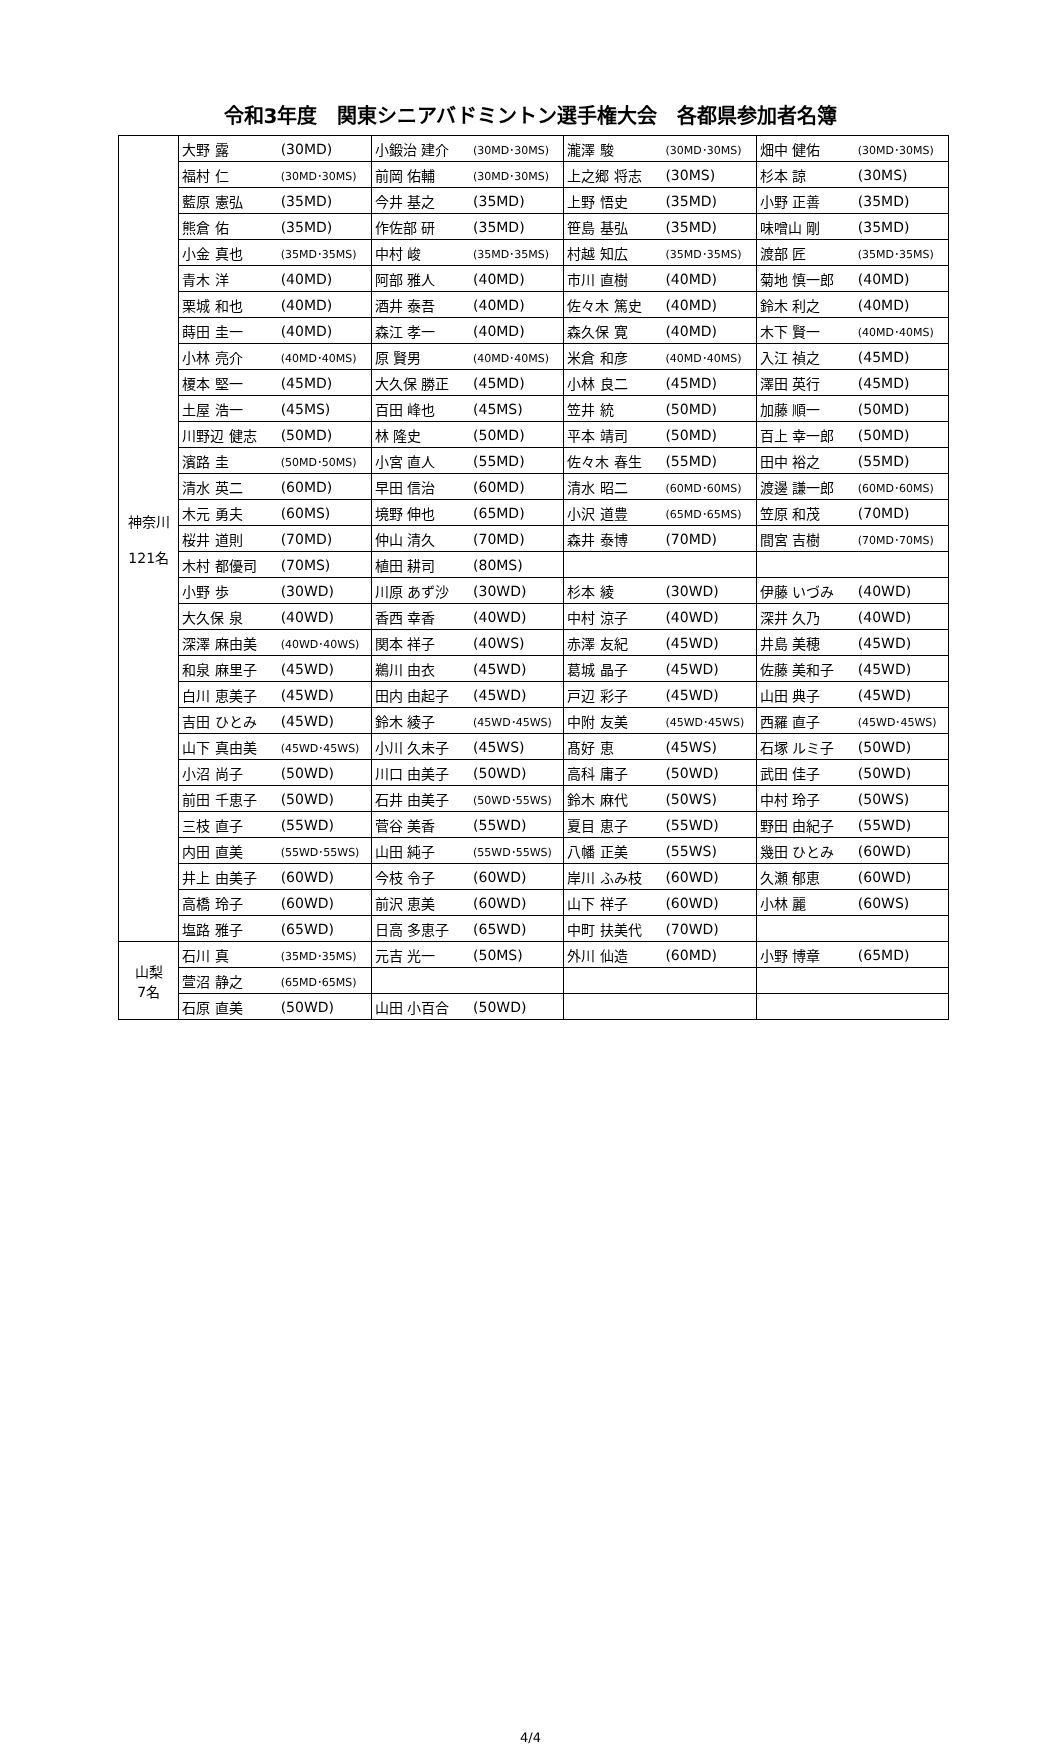令和3年度　関東シニアバドミントン選手権大会　各都県参加者名簿
| 神奈川 121名 | 大野 露 | (30MD) | 小鍛治 建介 | (30MD･30MS) | 瀧澤 駿 | (30MD･30MS) | 畑中 健佑 | (30MD･30MS) |
| | 福村 仁 | (30MD･30MS) | 前岡 佑輔 | (30MD･30MS) | 上之郷 将志 | (30MS) | 杉本 諒 | (30MS) |
| | 藍原 憲弘 | (35MD) | 今井 基之 | (35MD) | 上野 悟史 | (35MD) | 小野 正善 | (35MD) |
| | 熊倉 佑 | (35MD) | 作佐部 研 | (35MD) | 笹島 基弘 | (35MD) | 味噌山 剛 | (35MD) |
| | 小金 真也 | (35MD･35MS) | 中村 峻 | (35MD･35MS) | 村越 知広 | (35MD･35MS) | 渡部 匠 | (35MD･35MS) |
| | 青木 洋 | (40MD) | 阿部 雅人 | (40MD) | 市川 直樹 | (40MD) | 菊地 慎一郎 | (40MD) |
| | 栗城 和也 | (40MD) | 酒井 泰吾 | (40MD) | 佐々木 篤史 | (40MD) | 鈴木 利之 | (40MD) |
| | 蒔田 圭一 | (40MD) | 森江 孝一 | (40MD) | 森久保 寛 | (40MD) | 木下 賢一 | (40MD･40MS) |
| | 小林 亮介 | (40MD･40MS) | 原 賢男 | (40MD･40MS) | 米倉 和彦 | (40MD･40MS) | 入江 禎之 | (45MD) |
| | 榎本 堅一 | (45MD) | 大久保 勝正 | (45MD) | 小林 良二 | (45MD) | 澤田 英行 | (45MD) |
| | 土屋 浩一 | (45MS) | 百田 峰也 | (45MS) | 笠井 統 | (50MD) | 加藤 順一 | (50MD) |
| | 川野辺 健志 | (50MD) | 林 隆史 | (50MD) | 平本 靖司 | (50MD) | 百上 幸一郎 | (50MD) |
| | 濱路 圭 | (50MD･50MS) | 小宮 直人 | (55MD) | 佐々木 春生 | (55MD) | 田中 裕之 | (55MD) |
| | 清水 英二 | (60MD) | 早田 信治 | (60MD) | 清水 昭二 | (60MD･60MS) | 渡邊 謙一郎 | (60MD･60MS) |
| | 木元 勇夫 | (60MS) | 境野 伸也 | (65MD) | 小沢 道豊 | (65MD･65MS) | 笠原 和茂 | (70MD) |
| | 桜井 道則 | (70MD) | 仲山 清久 | (70MD) | 森井 泰博 | (70MD) | 間宮 吉樹 | (70MD･70MS) |
| | 木村 都優司 | (70MS) | 植田 耕司 | (80MS) | | | | |
| | 小野 歩 | (30WD) | 川原 あず沙 | (30WD) | 杉本 綾 | (30WD) | 伊藤 いづみ | (40WD) |
| | 大久保 泉 | (40WD) | 香西 幸香 | (40WD) | 中村 涼子 | (40WD) | 深井 久乃 | (40WD) |
| | 深澤 麻由美 | (40WD･40WS) | 関本 祥子 | (40WS) | 赤澤 友紀 | (45WD) | 井島 美穂 | (45WD) |
| | 和泉 麻里子 | (45WD) | 鵜川 由衣 | (45WD) | 葛城 晶子 | (45WD) | 佐藤 美和子 | (45WD) |
| | 白川 恵美子 | (45WD) | 田内 由起子 | (45WD) | 戸辺 彩子 | (45WD) | 山田 典子 | (45WD) |
| | 吉田 ひとみ | (45WD) | 鈴木 綾子 | (45WD･45WS) | 中附 友美 | (45WD･45WS) | 西羅 直子 | (45WD･45WS) |
| | 山下 真由美 | (45WD･45WS) | 小川 久未子 | (45WS) | 髙好 恵 | (45WS) | 石塚 ルミ子 | (50WD) |
| | 小沼 尚子 | (50WD) | 川口 由美子 | (50WD) | 高科 庸子 | (50WD) | 武田 佳子 | (50WD) |
| | 前田 千恵子 | (50WD) | 石井 由美子 | (50WD･55WS) | 鈴木 麻代 | (50WS) | 中村 玲子 | (50WS) |
| | 三枝 直子 | (55WD) | 菅谷 美香 | (55WD) | 夏目 恵子 | (55WD) | 野田 由紀子 | (55WD) |
| | 内田 直美 | (55WD･55WS) | 山田 純子 | (55WD･55WS) | 八幡 正美 | (55WS) | 幾田 ひとみ | (60WD) |
| | 井上 由美子 | (60WD) | 今枝 令子 | (60WD) | 岸川 ふみ枝 | (60WD) | 久瀬 郁恵 | (60WD) |
| | 高橋 玲子 | (60WD) | 前沢 恵美 | (60WD) | 山下 祥子 | (60WD) | 小林 麗 | (60WS) |
| | 塩路 雅子 | (65WD) | 日高 多恵子 | (65WD) | 中町 扶美代 | (70WD) | | |
| 山梨 7名 | 石川 真 | (35MD･35MS) | 元吉 光一 | (50MS) | 外川 仙造 | (60MD) | 小野 博章 | (65MD) |
| | 萱沼 静之 | (65MD･65MS) | | | | | | |
| | 石原 直美 | (50WD) | 山田 小百合 | (50WD) | | | | |
4/4